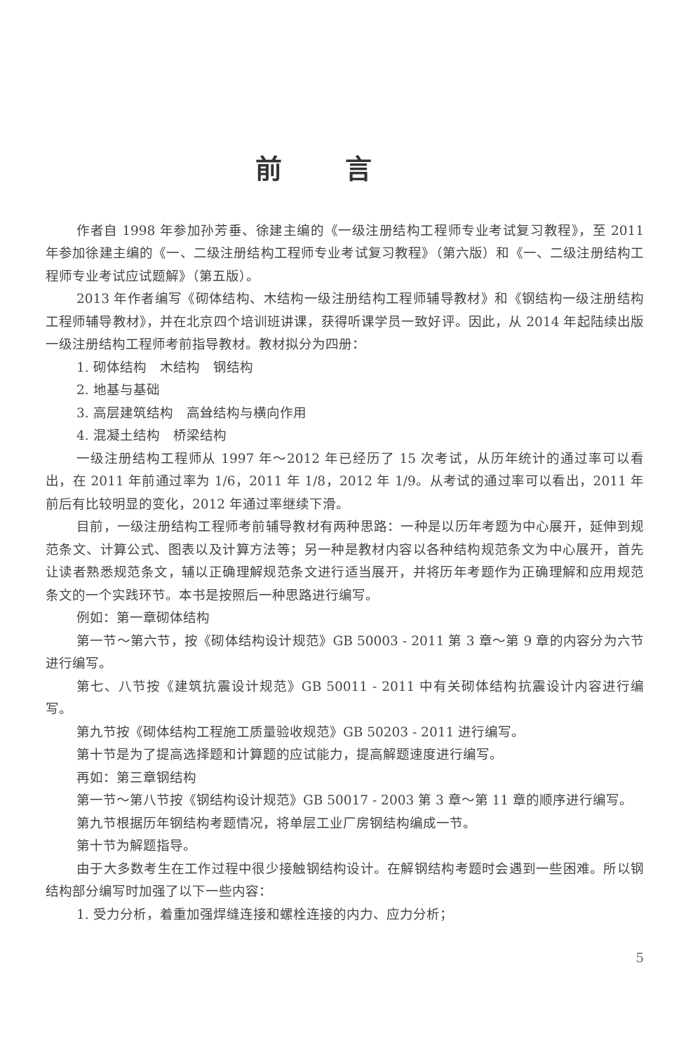前言
作者自 1998 年参加孙芳垂、徐建主编的《一级注册结构工程师专业考试复习教程》，至 2011 年参加徐建主编的《一、二级注册结构工程师专业考试复习教程》（第六版）和《一、二级注册结构工程师专业考试应试题解》（第五版）。
2013 年作者编写《砌体结构、木结构一级注册结构工程师辅导教材》和《钢结构一级注册结构工程师辅导教材》，并在北京四个培训班讲课，获得听课学员一致好评。因此，从 2014 年起陆续出版一级注册结构工程师考前指导教材。教材拟分为四册：
1. 砌体结构　木结构　钢结构
2. 地基与基础
3. 高层建筑结构　高耸结构与横向作用
4. 混凝土结构　桥梁结构
一级注册结构工程师从 1997 年～2012 年已经历了 15 次考试，从历年统计的通过率可以看出，在 2011 年前通过率为 1/6，2011 年 1/8，2012 年 1/9。从考试的通过率可以看出，2011 年前后有比较明显的变化，2012 年通过率继续下滑。
目前，一级注册结构工程师考前辅导教材有两种思路：一种是以历年考题为中心展开，延伸到规范条文、计算公式、图表以及计算方法等；另一种是教材内容以各种结构规范条文为中心展开，首先让读者熟悉规范条文，辅以正确理解规范条文进行适当展开，并将历年考题作为正确理解和应用规范条文的一个实践环节。本书是按照后一种思路进行编写。
例如：第一章砌体结构
第一节～第六节，按《砌体结构设计规范》GB 50003 - 2011 第 3 章～第 9 章的内容分为六节进行编写。
第七、八节按《建筑抗震设计规范》GB 50011 - 2011 中有关砌体结构抗震设计内容进行编写。
第九节按《砌体结构工程施工质量验收规范》GB 50203 - 2011 进行编写。
第十节是为了提高选择题和计算题的应试能力，提高解题速度进行编写。
再如：第三章钢结构
第一节～第八节按《钢结构设计规范》GB 50017 - 2003 第 3 章～第 11 章的顺序进行编写。
第九节根据历年钢结构考题情况，将单层工业厂房钢结构编成一节。
第十节为解题指导。
由于大多数考生在工作过程中很少接触钢结构设计。在解钢结构考题时会遇到一些困难。所以钢结构部分编写时加强了以下一些内容：
1. 受力分析，着重加强焊缝连接和螺栓连接的内力、应力分析；
5